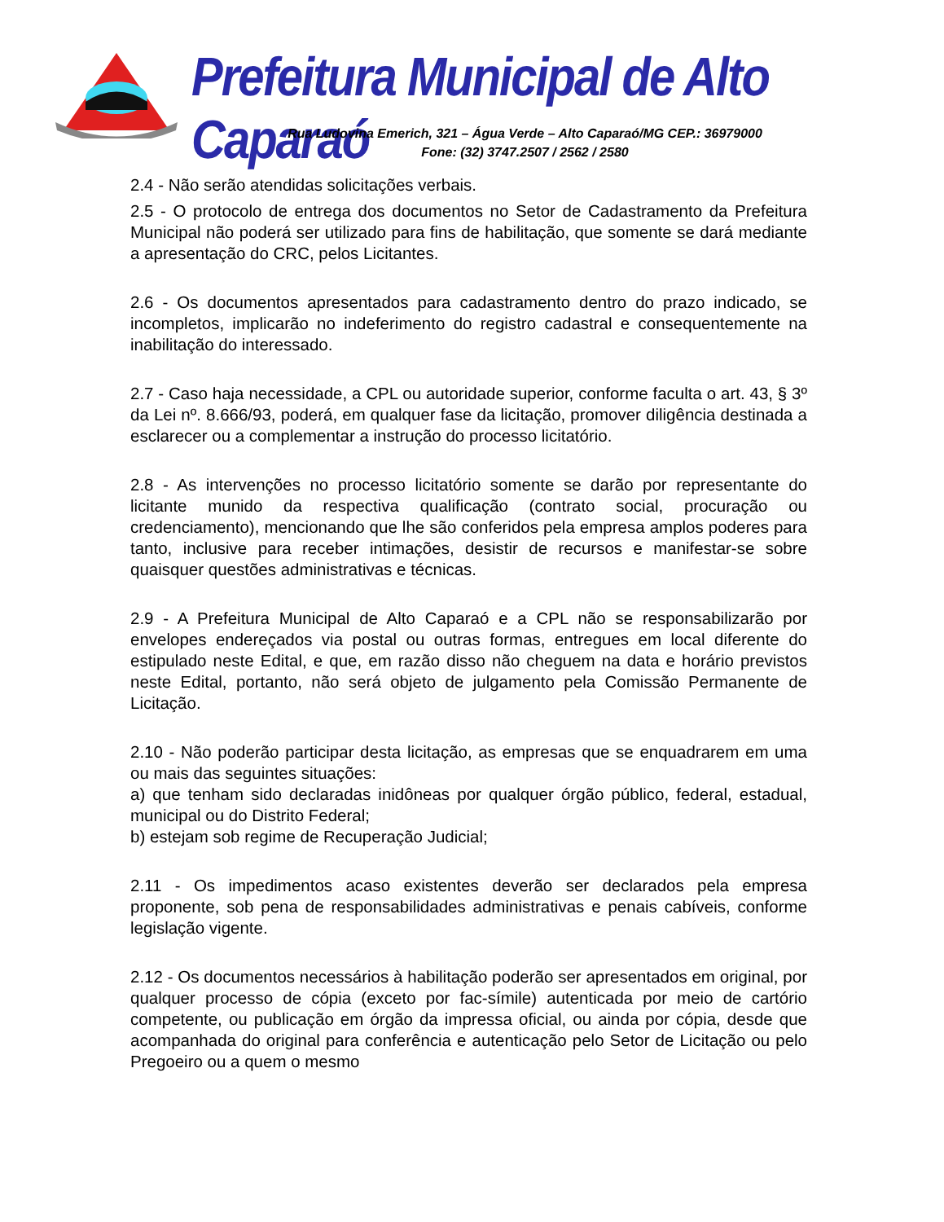Prefeitura Municipal de Alto Caparaó
Rua Ludovina Emerich, 321 – Água Verde – Alto Caparaó/MG CEP.: 36979000
Fone: (32) 3747.2507 / 2562 / 2580
2.4 - Não serão atendidas solicitações verbais.
2.5 - O protocolo de entrega dos documentos no Setor de Cadastramento da Prefeitura Municipal não poderá ser utilizado para fins de habilitação, que somente se dará mediante a apresentação do CRC, pelos Licitantes.
2.6 - Os documentos apresentados para cadastramento dentro do prazo indicado, se incompletos, implicarão no indeferimento do registro cadastral e consequentemente na inabilitação do interessado.
2.7 - Caso haja necessidade, a CPL ou autoridade superior, conforme faculta o art. 43, § 3º da Lei nº. 8.666/93, poderá, em qualquer fase da licitação, promover diligência destinada a esclarecer ou a complementar a instrução do processo licitatório.
2.8 - As intervenções no processo licitatório somente se darão por representante do licitante munido da respectiva qualificação (contrato social, procuração ou credenciamento), mencionando que lhe são conferidos pela empresa amplos poderes para tanto, inclusive para receber intimações, desistir de recursos e manifestar-se sobre quaisquer questões administrativas e técnicas.
2.9 - A Prefeitura Municipal de Alto Caparaó e a CPL não se responsabilizarão por envelopes endereçados via postal ou outras formas, entregues em local diferente do estipulado neste Edital, e que, em razão disso não cheguem na data e horário previstos neste Edital, portanto, não será objeto de julgamento pela Comissão Permanente de Licitação.
2.10 - Não poderão participar desta licitação, as empresas que se enquadrarem em uma ou mais das seguintes situações:
a) que tenham sido declaradas inidôneas por qualquer órgão público, federal, estadual, municipal ou do Distrito Federal;
b) estejam sob regime de Recuperação Judicial;
2.11 - Os impedimentos acaso existentes deverão ser declarados pela empresa proponente, sob pena de responsabilidades administrativas e penais cabíveis, conforme legislação vigente.
2.12 - Os documentos necessários à habilitação poderão ser apresentados em original, por qualquer processo de cópia (exceto por fac-símile) autenticada por meio de cartório competente, ou publicação em órgão da impressa oficial, ou ainda por cópia, desde que acompanhada do original para conferência e autenticação pelo Setor de Licitação ou pelo Pregoeiro ou a quem o mesmo